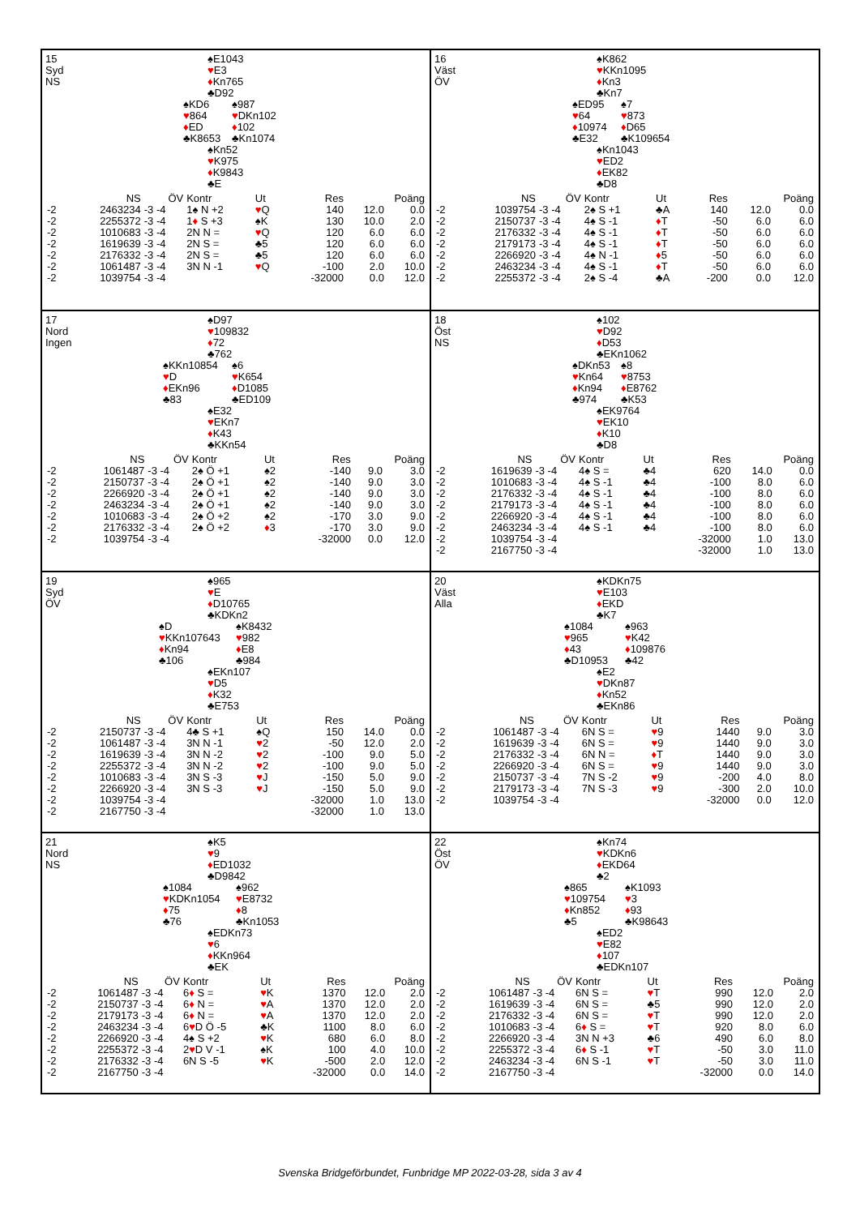15
Syd
NS
♠E1043
♥E3
♦Kn765
♣D92
♠KD6
♥864
♦ED
♣K8653
♠987
♥DKn102
♦102
♣Kn1074
♠Kn52
♥K975
♦K9843
♣E
| | NS | ÖV | Kontr | Ut | Res | Poäng | |
| --- | --- | --- | --- | --- | --- | --- | --- |
| -2 | 2463234 | -3 -4 | 1♠ N +2 | ♥ Q | 140 | 12.0 | 0.0 |
| -2 | 2255372 | -3 -4 | 1 ♦ S +3 | ♠K | 130 | 10.0 | 2.0 |
| -2 | 1010683 | -3 -4 | 2N N = | ♥ Q | 120 | 6.0 | 6.0 |
| -2 | 1619639 | -3 -4 | 2N S = | ♣5 | 120 | 6.0 | 6.0 |
| -2 | 2176332 | -3 -4 | 2N S = | ♣5 | 120 | 6.0 | 6.0 |
| -2 | 1061487 | -3 -4 | 3N N -1 | ♥ Q | -100 | 2.0 | 10.0 |
| -2 | 1039754 | -3 -4 | | | -32000 | 0.0 | 12.0 |
16
Väst
ÖV
♠K862
♥KKn1095
♦Kn3
♣Kn7
♠ED95
♥64
♦10974
♣E32
♠7
♥873
♦D65
♣K109654
♠Kn1043
♥ED2
♦EK82
♣D8
| | NS | ÖV | Kontr | Ut | Res | Poäng | |
| --- | --- | --- | --- | --- | --- | --- | --- |
| -2 | 1039754 | -3 -4 | 2♠ S +1 | ♣A | 140 | 12.0 | 0.0 |
| -2 | 2150737 | -3 -4 | 4♠ S -1 | ♦ T | -50 | 6.0 | 6.0 |
| -2 | 2176332 | -3 -4 | 4♠ S -1 | ♦ T | -50 | 6.0 | 6.0 |
| -2 | 2179173 | -3 -4 | 4♠ S -1 | ♦ T | -50 | 6.0 | 6.0 |
| -2 | 2266920 | -3 -4 | 4♠ N -1 | ♦ 5 | -50 | 6.0 | 6.0 |
| -2 | 2463234 | -3 -4 | 4♠ S -1 | ♦ T | -50 | 6.0 | 6.0 |
| -2 | 2255372 | -3 -4 | 2♠ S -4 | ♣A | -200 | 0.0 | 12.0 |
17
Nord
Ingen
♠D97
♥109832
♦72
♣762
♠KKn10854
♥D
♦EKn96
♣83
♠6
♥K654
♦D1085
♣ED109
♠E32
♥EKn7
♦K43
♣KKn54
| | NS | ÖV | Kontr | Ut | Res | Poäng | |
| --- | --- | --- | --- | --- | --- | --- | --- |
| -2 | 1061487 | -3 -4 | 2♠ Ö +1 | ♠2 | -140 | 9.0 | 3.0 |
| -2 | 2150737 | -3 -4 | 2♠ Ö +1 | ♠2 | -140 | 9.0 | 3.0 |
| -2 | 2266920 | -3 -4 | 2♠ Ö +1 | ♠2 | -140 | 9.0 | 3.0 |
| -2 | 2463234 | -3 -4 | 2♠ Ö +1 | ♠2 | -140 | 9.0 | 3.0 |
| -2 | 1010683 | -3 -4 | 2♠ Ö +2 | ♠2 | -170 | 3.0 | 9.0 |
| -2 | 2176332 | -3 -4 | 2♠ Ö +2 | ♦ 3 | -170 | 3.0 | 9.0 |
| -2 | 1039754 | -3 -4 | | | -32000 | 0.0 | 12.0 |
18
Öst
NS
♠102
♥D92
♦D53
♣EKn1062
♠DKn53
♥Kn64
♦Kn94
♣974
♠8
♥8753
♦E8762
♣K53
♠EK9764
♥EK10
♦K10
♣D8
| | NS | ÖV | Kontr | Ut | Res | Poäng | |
| --- | --- | --- | --- | --- | --- | --- | --- |
| -2 | 1619639 | -3 -4 | 4♠ S = | ♣4 | 620 | 14.0 | 0.0 |
| -2 | 1010683 | -3 -4 | 4♠ S -1 | ♣4 | -100 | 8.0 | 6.0 |
| -2 | 2176332 | -3 -4 | 4♠ S -1 | ♣4 | -100 | 8.0 | 6.0 |
| -2 | 2179173 | -3 -4 | 4♠ S -1 | ♣4 | -100 | 8.0 | 6.0 |
| -2 | 2266920 | -3 -4 | 4♠ S -1 | ♣4 | -100 | 8.0 | 6.0 |
| -2 | 2463234 | -3 -4 | 4♠ S -1 | ♣4 | -100 | 8.0 | 6.0 |
| -2 | 1039754 | -3 -4 | | | -32000 | 1.0 | 13.0 |
| -2 | 2167750 | -3 -4 | | | -32000 | 1.0 | 13.0 |
19
Syd
ÖV
♠965
♥E
♦D10765
♣KDKn2
♠D
♥KKn107643
♦Kn94
♣106
♠K8432
♥982
♦E8
♣984
♠EKn107
♥D5
♦K32
♣E753
| | NS | ÖV | Kontr | Ut | Res | Poäng | |
| --- | --- | --- | --- | --- | --- | --- | --- |
| -2 | 2150737 | -3 -4 | 4♣ S +1 | ♠Q | 150 | 14.0 | 0.0 |
| -2 | 1061487 | -3 -4 | 3N N -1 | ♥ 2 | -50 | 12.0 | 2.0 |
| -2 | 1619639 | -3 -4 | 3N N -2 | ♥ 2 | -100 | 9.0 | 5.0 |
| -2 | 2255372 | -3 -4 | 3N N -2 | ♥ 2 | -100 | 9.0 | 5.0 |
| -2 | 1010683 | -3 -4 | 3N S -3 | ♥ J | -150 | 5.0 | 9.0 |
| -2 | 2266920 | -3 -4 | 3N S -3 | ♥ J | -150 | 5.0 | 9.0 |
| -2 | 1039754 | -3 -4 | | | -32000 | 1.0 | 13.0 |
| -2 | 2167750 | -3 -4 | | | -32000 | 1.0 | 13.0 |
20
Väst
Alla
♠KDKn75
♥E103
♦EKD
♣K7
♠1084
♥965
♦43
♣D10953
♠963
♥K42
♦109876
♣42
♠E2
♥DKn87
♦Kn52
♣EKn86
| | NS | ÖV | Kontr | Ut | Res | Poäng | |
| --- | --- | --- | --- | --- | --- | --- | --- |
| -2 | 1061487 | -3 -4 | 6N S = | ♥ 9 | 1440 | 9.0 | 3.0 |
| -2 | 1619639 | -3 -4 | 6N S = | ♥ 9 | 1440 | 9.0 | 3.0 |
| -2 | 2176332 | -3 -4 | 6N N = | ♦ T | 1440 | 9.0 | 3.0 |
| -2 | 2266920 | -3 -4 | 6N S = | ♥ 9 | 1440 | 9.0 | 3.0 |
| -2 | 2150737 | -3 -4 | 7N S -2 | ♥ 9 | -200 | 4.0 | 8.0 |
| -2 | 2179173 | -3 -4 | 7N S -3 | ♥ 9 | -300 | 2.0 | 10.0 |
| -2 | 1039754 | -3 -4 | | | -32000 | 0.0 | 12.0 |
21
Nord
NS
♠K5
♥9
♦ED1032
♣D9842
♠1084
♥KDKn1054
♦75
♣76
♠962
♥E8732
♦8
♣Kn1053
♠EDKn73
♥6
♦KKn964
♣EK
| | NS | ÖV | Kontr | Ut | Res | Poäng | |
| --- | --- | --- | --- | --- | --- | --- | --- |
| -2 | 1061487 | -3 -4 | 6 ♦ S = | ♥ K | 1370 | 12.0 | 2.0 |
| -2 | 2150737 | -3 -4 | 6 ♦ N = | ♥ A | 1370 | 12.0 | 2.0 |
| -2 | 2179173 | -3 -4 | 6 ♦ N = | ♥ A | 1370 | 12.0 | 2.0 |
| -2 | 2463234 | -3 -4 | 6 ♥ D Ö -5 | ♣K | 1100 | 8.0 | 6.0 |
| -2 | 2266920 | -3 -4 | 4♠ S +2 | ♥ K | 680 | 6.0 | 8.0 |
| -2 | 2255372 | -3 -4 | 2 ♥ D V -1 | ♠K | 100 | 4.0 | 10.0 |
| -2 | 2176332 | -3 -4 | 6N S -5 | ♥ K | -500 | 2.0 | 12.0 |
| -2 | 2167750 | -3 -4 | | | -32000 | 0.0 | 14.0 |
22
Öst
ÖV
♠Kn74
♥KDKn6
♦EKD64
♣2
♠865
♥109754
♦Kn852
♣5
♠K1093
♥3
♦93
♣K98643
♠ED2
♥E82
♦107
♣EDKn107
| | NS | ÖV | Kontr | Ut | Res | Poäng | |
| --- | --- | --- | --- | --- | --- | --- | --- |
| -2 | 1061487 | -3 -4 | 6N S = | ♥ T | 990 | 12.0 | 2.0 |
| -2 | 1619639 | -3 -4 | 6N S = | ♣5 | 990 | 12.0 | 2.0 |
| -2 | 2176332 | -3 -4 | 6N S = | ♥ T | 990 | 12.0 | 2.0 |
| -2 | 1010683 | -3 -4 | 6 ♦ S = | ♥ T | 920 | 8.0 | 6.0 |
| -2 | 2266920 | -3 -4 | 3N N +3 | ♣6 | 490 | 6.0 | 8.0 |
| -2 | 2255372 | -3 -4 | 6 ♦ S -1 | ♥ T | -50 | 3.0 | 11.0 |
| -2 | 2463234 | -3 -4 | 6N S -1 | ♥ T | -50 | 3.0 | 11.0 |
| -2 | 2167750 | -3 -4 | | | -32000 | 0.0 | 14.0 |
Svenska Bridgeförbundet, Funbridge MP 2022-03-28, sida 3 av 4